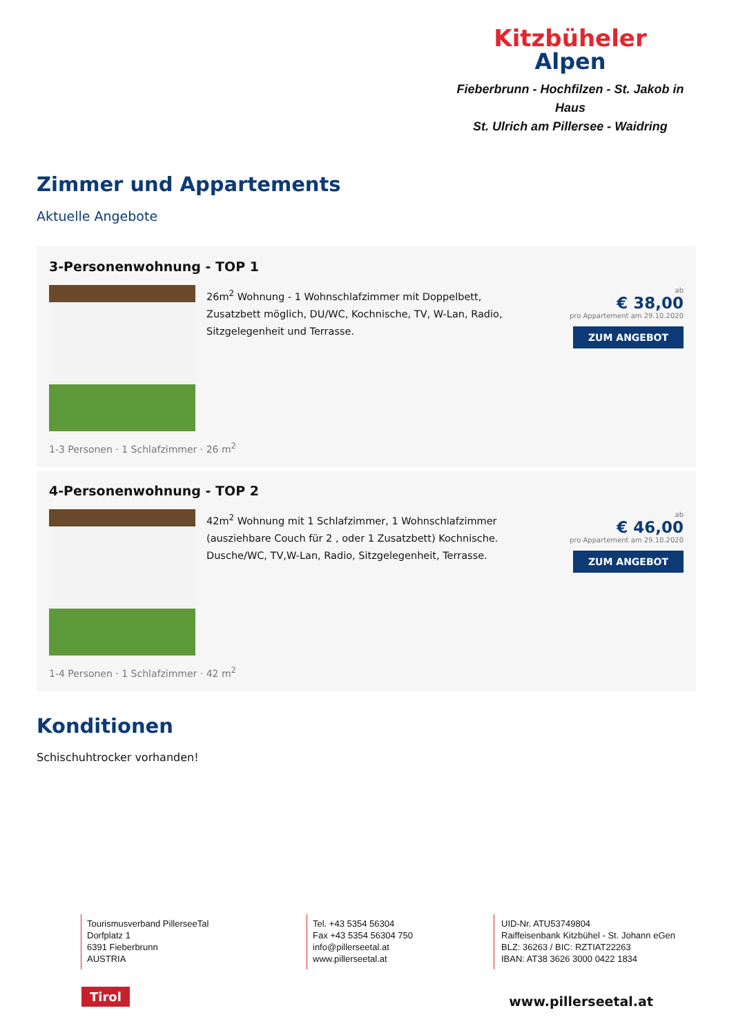Kitzbüheler
Alpen
Fieberbrunn - Hochfilzen - St. Jakob in Haus
St. Ulrich am Pillersee - Waidring
Zimmer und Appartements
Aktuelle Angebote
3-Personenwohnung - TOP 1
26m<sup>2</sup> Wohnung - 1 Wohnschlafzimmer mit Doppelbett, Zusatzbett möglich, DU/WC, Kochnische, TV, W-Lan, Radio, Sitzgelegenheit und Terrasse.
ab
€ 38,00
pro Appartement am 29.10.2020
ZUM ANGEBOT
1-3 Personen · 1 Schlafzimmer · 26 m<sup>2</sup>
4-Personenwohnung - TOP 2
42m<sup>2</sup> Wohnung mit 1 Schlafzimmer, 1 Wohnschlafzimmer (ausziehbare Couch für 2 , oder 1 Zusatzbett) Kochnische. Dusche/WC, TV,W-Lan, Radio, Sitzgelegenheit, Terrasse.
ab
€ 46,00
pro Appartement am 29.10.2020
ZUM ANGEBOT
1-4 Personen · 1 Schlafzimmer · 42 m<sup>2</sup>
Konditionen
Schischuhtrocker vorhanden!
Tourismusverband PillerseeTal
Dorfplatz 1
6391 Fieberbrunn
AUSTRIA
Tel. +43 5354 56304
Fax +43 5354 56304 750
info@pillerseetal.at
www.pillerseetal.at
UID-Nr. ATU53749804
Raiffeisenbank Kitzbühel - St. Johann eGen
BLZ: 36263 / BIC: RZTIAT22263
IBAN: AT38 3626 3000 0422 1834
Tirol www.pillerseetal.at